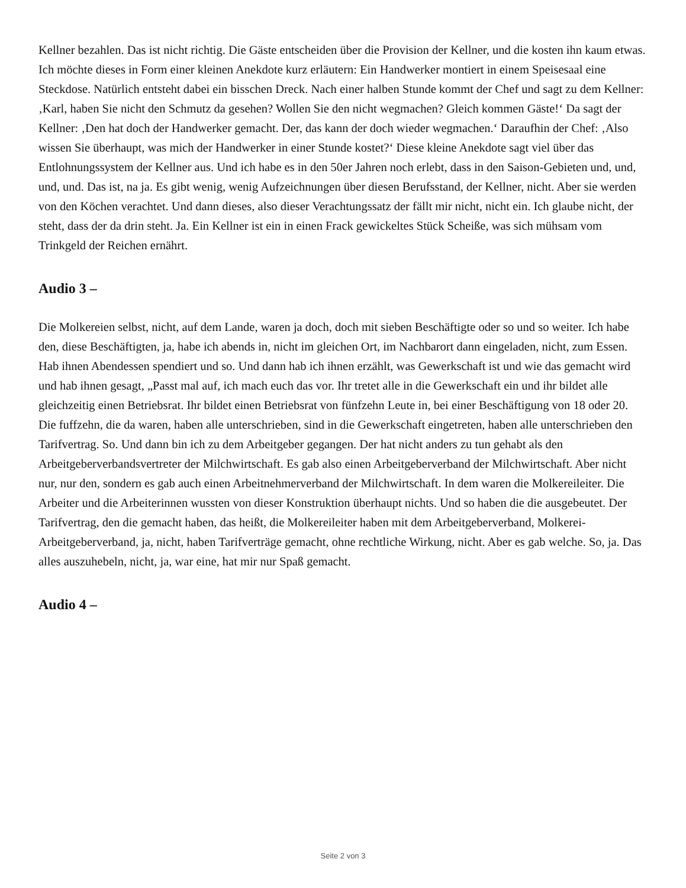Kellner bezahlen. Das ist nicht richtig. Die Gäste entscheiden über die Provision der Kellner, und die kosten ihn kaum etwas. Ich möchte dieses in Form einer kleinen Anekdote kurz erläutern: Ein Handwerker montiert in einem Speisesaal eine Steckdose. Natürlich entsteht dabei ein bisschen Dreck. Nach einer halben Stunde kommt der Chef und sagt zu dem Kellner: ‚Karl, haben Sie nicht den Schmutz da gesehen? Wollen Sie den nicht wegmachen? Gleich kommen Gäste!‘ Da sagt der Kellner: ‚Den hat doch der Handwerker gemacht. Der, das kann der doch wieder wegmachen.‘ Daraufhin der Chef: ‚Also wissen Sie überhaupt, was mich der Handwerker in einer Stunde kostet?‘ Diese kleine Anekdote sagt viel über das Entlohnungssystem der Kellner aus. Und ich habe es in den 50er Jahren noch erlebt, dass in den Saison-Gebieten und, und, und, und. Das ist, na ja. Es gibt wenig, wenig Aufzeichnungen über diesen Berufsstand, der Kellner, nicht. Aber sie werden von den Köchen verachtet. Und dann dieses, also dieser Verachtungssatz der fällt mir nicht, nicht ein. Ich glaube nicht, der steht, dass der da drin steht. Ja. Ein Kellner ist ein in einen Frack gewickeltes Stück Scheiße, was sich mühsam vom Trinkgeld der Reichen ernährt.
Audio 3 –
Die Molkereien selbst, nicht, auf dem Lande, waren ja doch, doch mit sieben Beschäftigte oder so und so weiter. Ich habe den, diese Beschäftigten, ja, habe ich abends in, nicht im gleichen Ort, im Nachbarort dann eingeladen, nicht, zum Essen. Hab ihnen Abendessen spendiert und so. Und dann hab ich ihnen erzählt, was Gewerkschaft ist und wie das gemacht wird und hab ihnen gesagt, „Passt mal auf, ich mach euch das vor. Ihr tretet alle in die Gewerkschaft ein und ihr bildet alle gleichzeitig einen Betriebsrat. Ihr bildet einen Betriebsrat von fünfzehn Leute in, bei einer Beschäftigung von 18 oder 20. Die fuffzehn, die da waren, haben alle unterschrieben, sind in die Gewerkschaft eingetreten, haben alle unterschrieben den Tarifvertrag. So. Und dann bin ich zu dem Arbeitgeber gegangen. Der hat nicht anders zu tun gehabt als den Arbeitgeberverbandsvertreter der Milchwirtschaft. Es gab also einen Arbeitgeberverband der Milchwirtschaft. Aber nicht nur, nur den, sondern es gab auch einen Arbeitnehmerverband der Milchwirtschaft. In dem waren die Molkereileiter. Die Arbeiter und die Arbeiterinnen wussten von dieser Konstruktion überhaupt nichts. Und so haben die die ausgebeutet. Der Tarifvertrag, den die gemacht haben, das heißt, die Molkereileiter haben mit dem Arbeitgeberverband, Molkerei-Arbeitgeberverband, ja, nicht, haben Tarifverträge gemacht, ohne rechtliche Wirkung, nicht. Aber es gab welche. So, ja. Das alles auszuhebeln, nicht, ja, war eine, hat mir nur Spaß gemacht.
Audio 4 –
Seite 2 von 3